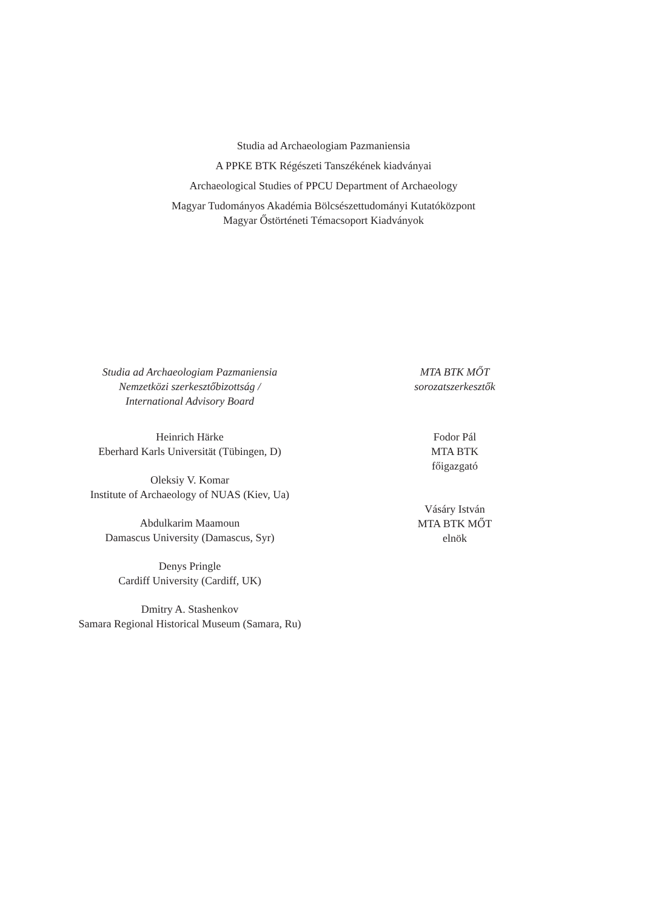Studia ad Archaeologiam Pazmaniensia
A PPKE BTK Régészeti Tanszékének kiadványai
Archaeological Studies of PPCU Department of Archaeology
Magyar Tudományos Akadémia Bölcsészettudományi Kutatóközpont
Magyar Őstörténeti Témacsoport Kiadványok
Studia ad Archaeologiam Pazmaniensia
Nemzetközi szerkesztőbizottság /
International Advisory Board
Heinrich Härke
Eberhard Karls Universität (Tübingen, D)
Oleksiy V. Komar
Institute of Archaeology of NUAS (Kiev, Ua)
Abdulkarim Maamoun
Damascus University (Damascus, Syr)
Denys Pringle
Cardiff University (Cardiff, UK)
Dmitry A. Stashenkov
Samara Regional Historical Museum (Samara, Ru)
MTA BTK MŐT
sorozatszerkesztők
Fodor Pál
MTA BTK
főigazgató
Vásáry István
MTA BTK MŐT
elnök